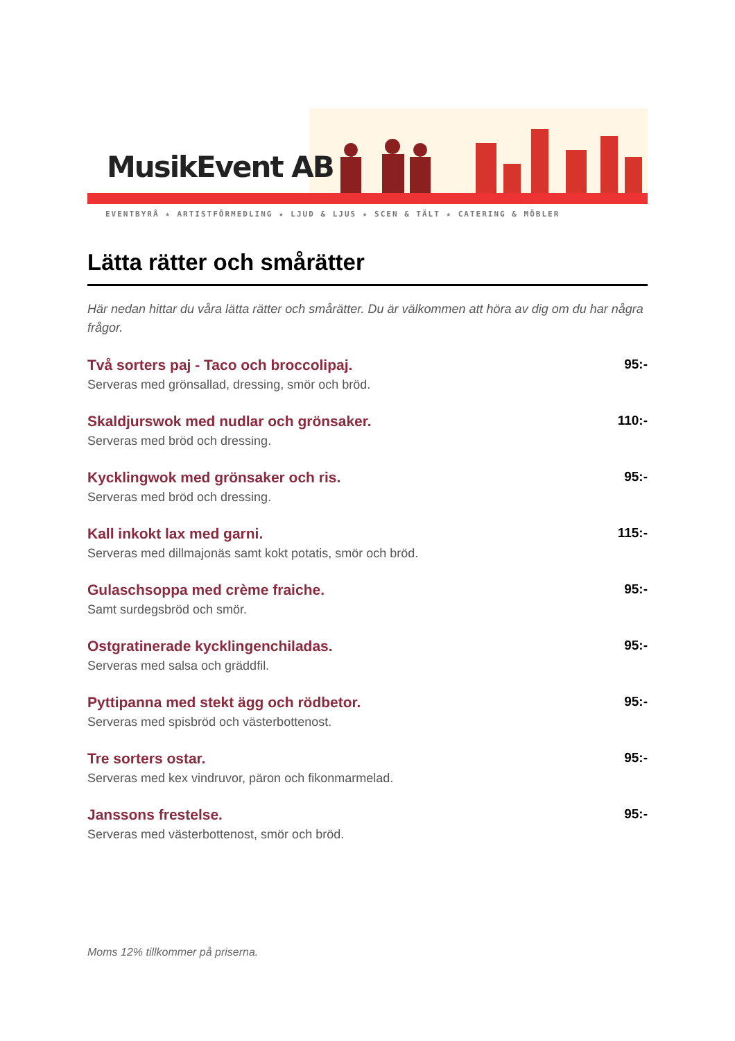MusikEvent AB
EVENTBYRÅ ★ ARTISTFÖRMEDLING ★ LJUD & LJUS ★ SCEN & TÄLT ★ CATERING & MÖBLER
Lätta rätter och smårätter
Här nedan hittar du våra lätta rätter och smårätter. Du är välkommen att höra av dig om du har några frågor.
Två sorters paj - Taco och broccolipaj.
Serveras med grönsallad, dressing, smör och bröd.
95:-
Skaldjurswok med nudlar och grönsaker.
Serveras med bröd och dressing.
110:-
Kycklingwok med grönsaker och ris.
Serveras med bröd och dressing.
95:-
Kall inkokt lax med garni.
Serveras med dillmajonäs samt kokt potatis, smör och bröd.
115:-
Gulaschsoppa med crème fraiche.
Samt surdegsbröd och smör.
95:-
Ostgratinerade kycklingenchiladas.
Serveras med salsa och gräddfil.
95:-
Pyttipanna med stekt ägg och rödbetor.
Serveras med spisbröd och västerbottenost.
95:-
Tre sorters ostar.
Serveras med kex vindruvor, päron och fikonmarmelad.
95:-
Janssons frestelse.
Serveras med västerbottenost, smör och bröd.
95:-
Moms 12% tillkommer på priserna.